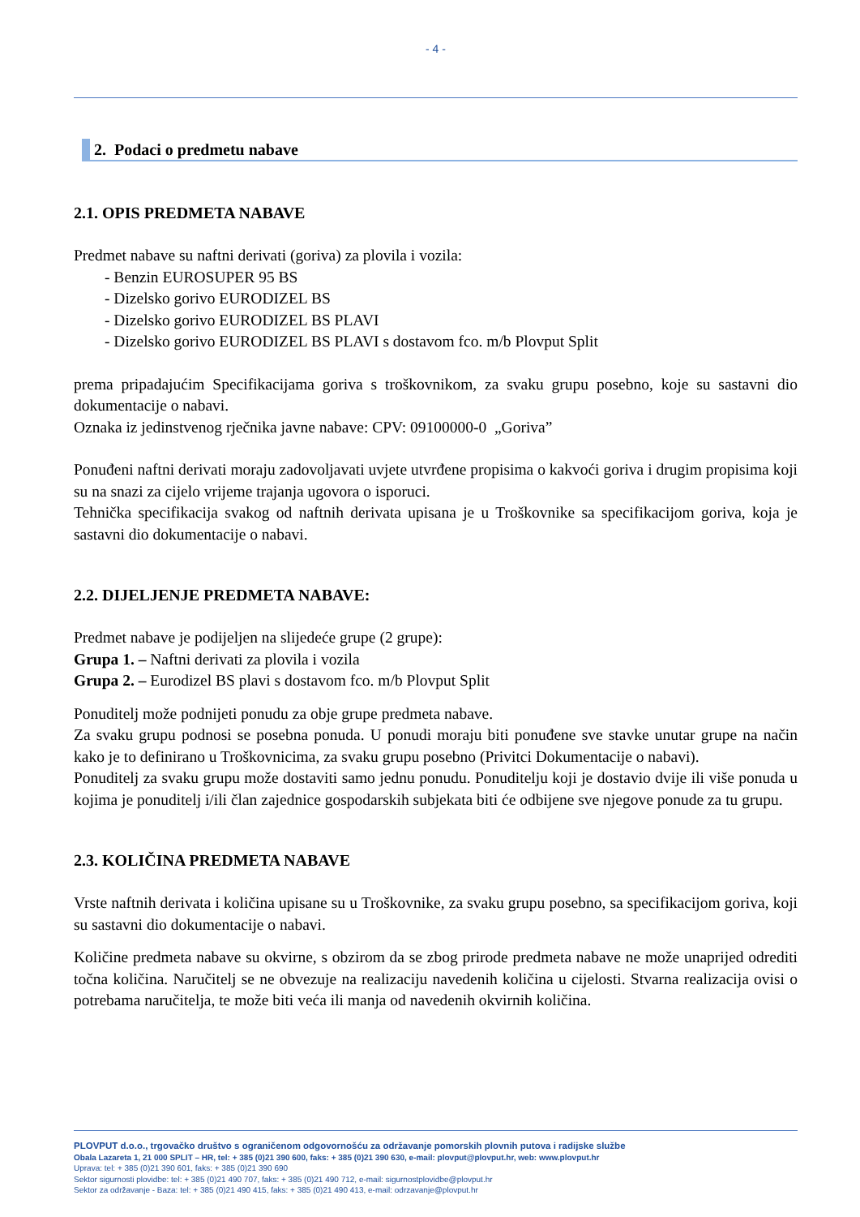- 4 -
2. Podaci o predmetu nabave
2.1. OPIS PREDMETA NABAVE
Predmet nabave su naftni derivati (goriva) za plovila i vozila:
- Benzin EUROSUPER 95 BS
- Dizelsko gorivo EURODIZEL BS
- Dizelsko gorivo EURODIZEL BS PLAVI
- Dizelsko gorivo EURODIZEL BS PLAVI s dostavom fco. m/b Plovput Split
prema pripadajućim Specifikacijama goriva s troškovnikom, za svaku grupu posebno, koje su sastavni dio dokumentacije o nabavi.
Oznaka iz jedinstvenog rječnika javne nabave: CPV: 09100000-0 „Goriva”
Ponuđeni naftni derivati moraju zadovoljavati uvjete utvrđene propisima o kakvoći goriva i drugim propisima koji su na snazi za cijelo vrijeme trajanja ugovora o isporuci.
Tehnička specifikacija svakog od naftnih derivata upisana je u Troškovnike sa specifikacijom goriva, koja je sastavni dio dokumentacije o nabavi.
2.2. DIJELJENJE PREDMETA NABAVE:
Predmet nabave je podijeljen na slijedeće grupe (2 grupe):
Grupa 1. – Naftni derivati za plovila i vozila
Grupa 2. – Eurodizel BS plavi s dostavom fco. m/b Plovput Split
Ponuditelj može podnijeti ponudu za obje grupe predmeta nabave.
Za svaku grupu podnosi se posebna ponuda. U ponudi moraju biti ponuđene sve stavke unutar grupe na način kako je to definirano u Troškovnicima, za svaku grupu posebno (Privitci Dokumentacije o nabavi).
Ponuditelj za svaku grupu može dostaviti samo jednu ponudu. Ponuditelju koji je dostavio dvije ili više ponuda u kojima je ponuditelj i/ili član zajednice gospodarskih subjekata biti će odbijene sve njegove ponude za tu grupu.
2.3. KOLIČINA PREDMETA NABAVE
Vrste naftnih derivata i količina upisane su u Troškovnike, za svaku grupu posebno, sa specifikacijom goriva, koji su sastavni dio dokumentacije o nabavi.
Količine predmeta nabave su okvirne, s obzirom da se zbog prirode predmeta nabave ne može unaprijed odrediti točna količina. Naručitelj se ne obvezuje na realizaciju navedenih količina u cijelosti. Stvarna realizacija ovisi o potrebama naručitelja, te može biti veća ili manja od navedenih okvirnih količina.
PLOVPUT d.o.o., trgovačko društvo s ograničenom odgovornošću za održavanje pomorskih plovnih putova i radijske službe
Obala Lazareta 1, 21 000 SPLIT – HR, tel: + 385 (0)21 390 600, faks: + 385 (0)21 390 630, e-mail: plovput@plovput.hr, web: www.plovput.hr
Uprava: tel: + 385 (0)21 390 601, faks: + 385 (0)21 390 690
Sektor sigurnosti plovidbe: tel: + 385 (0)21 490 707, faks: + 385 (0)21 490 712, e-mail: sigurnostplovidbe@plovput.hr
Sektor za održavanje - Baza: tel: + 385 (0)21 490 415, faks: + 385 (0)21 490 413, e-mail: odrzavanje@plovput.hr